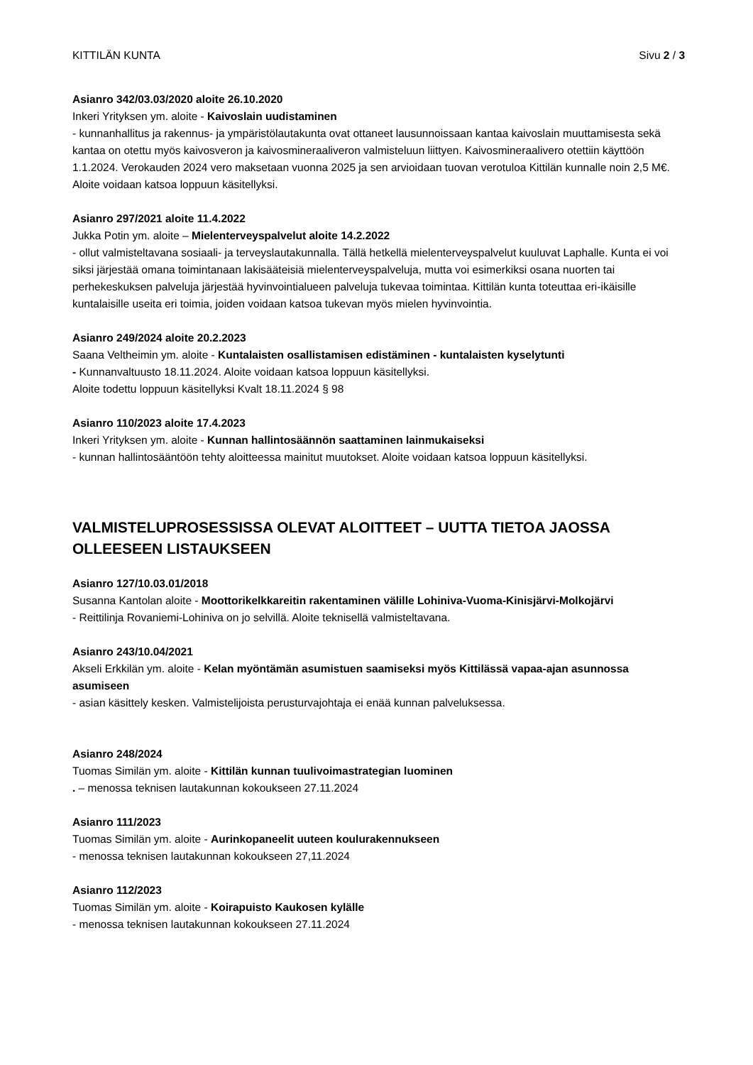KITTILÄN KUNTA Sivu 2 / 3
Asianro 342/03.03/2020 aloite 26.10.2020
Inkeri Yrityksen ym. aloite - Kaivoslain uudistaminen
- kunnanhallitus ja rakennus- ja ympäristölautakunta ovat ottaneet lausunnoissaan kantaa kaivoslain muuttamisesta sekä kantaa on otettu myös kaivosveron ja kaivosmineraaliveron valmisteluun liittyen. Kaivosmineraalivero otettiin käyttöön 1.1.2024. Verokauden 2024 vero maksetaan vuonna 2025 ja sen arvioidaan tuovan verotuloa Kittilän kunnalle noin 2,5 M€. Aloite voidaan katsoa loppuun käsitellyksi.
Asianro 297/2021 aloite 11.4.2022
Jukka Potin ym. aloite – Mielenterveyspalvelut aloite 14.2.2022
- ollut valmisteltavana sosiaali- ja terveyslautakunnalla. Tällä hetkellä mielenterveyspalvelut kuuluvat Laphalle. Kunta ei voi siksi järjestää omana toimintanaan lakisääteisiä mielenterveyspalveluja, mutta voi esimerkiksi osana nuorten tai perhekeskuksen palveluja järjestää hyvinvointialueen palveluja tukevaa toimintaa. Kittilän kunta toteuttaa eri-ikäisille kuntalaisille useita eri toimia, joiden voidaan katsoa tukevan myös mielen hyvinvointia.
Asianro 249/2024 aloite 20.2.2023
Saana Veltheimin ym. aloite - Kuntalaisten osallistamisen edistäminen - kuntalaisten kyselytunti
- Kunnanvaltuusto 18.11.2024. Aloite voidaan katsoa loppuun käsitellyksi.
Aloite todettu loppuun käsitellyksi Kvalt 18.11.2024 § 98
Asianro 110/2023 aloite 17.4.2023
Inkeri Yrityksen ym. aloite - Kunnan hallintosäännön saattaminen lainmukaiseksi
- kunnan hallintosääntöön tehty aloitteessa mainitut muutokset. Aloite voidaan katsoa loppuun käsitellyksi.
VALMISTELUPROSESSISSA OLEVAT ALOITTEET – UUTTA TIETOA JAOSSA OLLEESEEN LISTAUKSEEN
Asianro 127/10.03.01/2018
Susanna Kantolan aloite - Moottorikelkkareitin rakentaminen välille Lohiniva-Vuoma-Kinisjärvi-Molkojärvi
- Reittilinja Rovaniemi-Lohiniva on jo selvillä. Aloite teknisellä valmisteltavana.
Asianro 243/10.04/2021
Akseli Erkkilän ym. aloite - Kelan myöntämän asumistuen saamiseksi myös Kittilässä vapaa-ajan asunnossa asumiseen
- asian käsittely kesken. Valmistelijoista perusturvajohtaja ei enää kunnan palveluksessa.
Asianro 248/2024
Tuomas Similän ym. aloite - Kittilän kunnan tuulivoimastrategian luominen
. – menossa teknisen lautakunnan kokoukseen 27.11.2024
Asianro 111/2023
Tuomas Similän ym. aloite - Aurinkopaneelit uuteen koulurakennukseen
- menossa teknisen lautakunnan kokoukseen 27,11.2024
Asianro 112/2023
Tuomas Similän ym. aloite - Koirapuisto Kaukosen kylälle
- menossa teknisen lautakunnan kokoukseen 27.11.2024